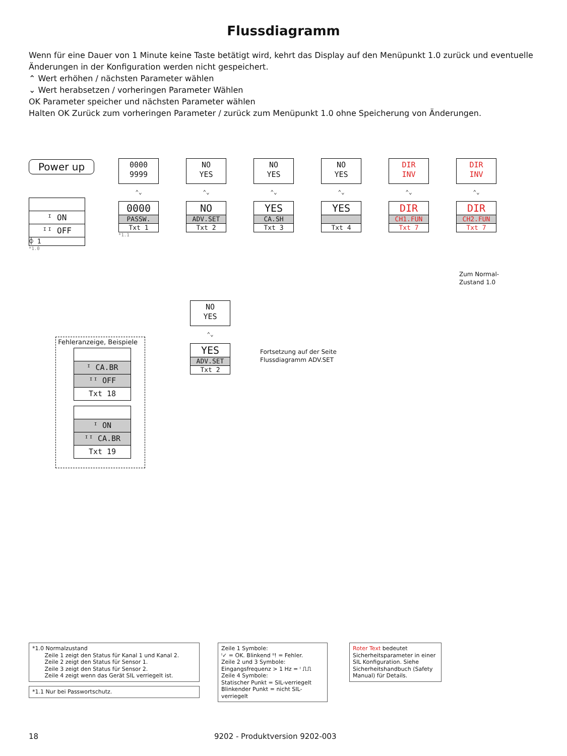Flussdiagramm
Wenn für eine Dauer von 1 Minute keine Taste betätigt wird, kehrt das Display auf den Menüpunkt 1.0 zurück und eventuelle Änderungen in der Konfiguration werden nicht gespeichert.
⌃ Wert erhöhen / nächsten Parameter wählen
⌄ Wert herabsetzen / vorheringen Parameter Wählen
OK Parameter speicher und nächsten Parameter wählen
Halten OK Zurück zum vorheringen Parameter / zurück zum Menüpunkt 1.0 ohne Speicherung von Änderungen.
Power up
ᴵ ON
ᴵᴵ OFF
⌽ 1
*1.0
0000
9999
⌃⌄
0000
PASSW.
Txt 1
*1.1
NO
YES
⌃⌄
NO
ADV.SET
Txt 2
NO
YES
⌃⌄
YES
CA.SH
Txt 3
NO
YES
⌃⌄
YES
Txt 4
DIR
INV
⌃⌄
DIR
CH1.FUN
Txt 7
DIR
INV
⌃⌄
DIR
CH2.FUN
Txt 7
Zum Normal-
Zustand 1.0
NO
YES
⌃⌄
YES
ADV.SET
Txt 2
Fortsetzung auf der Seite
Flussdiagramm ADV.SET
Fehleranzeige, Beispiele
ᴵ CA.BR
ᴵᴵ OFF
Txt 18
ᴵ ON
ᴵᴵ CA.BR
Txt 19
*1.0 Normalzustand
Zeile 1 zeigt den Status für Kanal 1 und Kanal 2.
Zeile 2 zeigt den Status für Sensor 1.
Zeile 3 zeigt den Status für Sensor 2.
Zeile 4 zeigt wenn das Gerät SIL verriegelt ist.
*1.1 Nur bei Passwortschutz.
Zeile 1 Symbole:
ᴵ✓ = OK. Blinkend ᴵᴵ! = Fehler.
Zeile 2 und 3 Symbole:
Eingangsfrequenz > 1 Hz = ᴵ ⎍⎍
Zeile 4 Symbole:
Statischer Punkt = SIL-verriegelt
Blinkender Punkt = nicht SIL-verriegelt
Roter Text bedeutet Sicherheitsparameter in einer SIL Konfiguration. Siehe Sicherheitshandbuch (Safety Manual) für Details.
18 9202 - Produktversion 9202-003